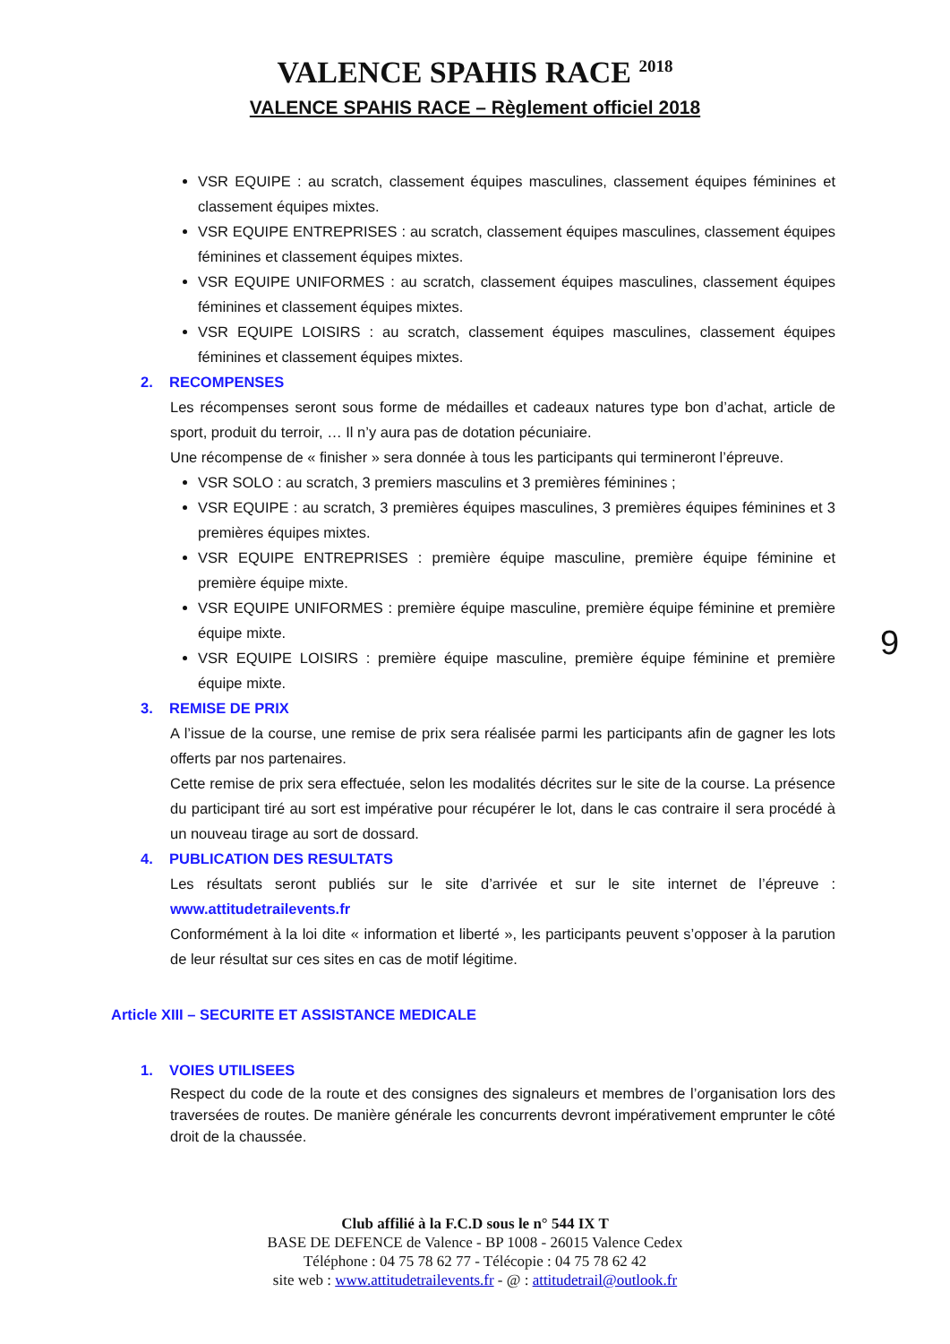VALENCE SPAHIS RACE <sup>2018</sup>
VALENCE SPAHIS RACE – Règlement officiel 2018
VSR EQUIPE : au scratch, classement équipes masculines, classement équipes féminines et classement équipes mixtes.
VSR EQUIPE ENTREPRISES : au scratch, classement équipes masculines, classement équipes féminines et classement équipes mixtes.
VSR EQUIPE UNIFORMES : au scratch, classement équipes masculines, classement équipes féminines et classement équipes mixtes.
VSR EQUIPE LOISIRS : au scratch, classement équipes masculines, classement équipes féminines et classement équipes mixtes.
2. RECOMPENSES
Les récompenses seront sous forme de médailles et cadeaux natures type bon d’achat, article de sport, produit du terroir, … Il n’y aura pas de dotation pécuniaire.
Une récompense de « finisher » sera donnée à tous les participants qui termineront l’épreuve.
VSR SOLO : au scratch, 3 premiers masculins et 3 premières féminines ;
VSR EQUIPE : au scratch, 3 premières équipes masculines, 3 premières équipes féminines et 3 premières équipes mixtes.
VSR EQUIPE ENTREPRISES : première équipe masculine, première équipe féminine et première équipe mixte.
VSR EQUIPE UNIFORMES : première équipe masculine, première équipe féminine et première équipe mixte.
VSR EQUIPE LOISIRS : première équipe masculine, première équipe féminine et première équipe mixte.
3. REMISE DE PRIX
A l’issue de la course, une remise de prix sera réalisée parmi les participants afin de gagner les lots offerts par nos partenaires.
Cette remise de prix sera effectuée, selon les modalités décrites sur le site de la course. La présence du participant tiré au sort est impérative pour récupérer le lot, dans le cas contraire il sera procédé à un nouveau tirage au sort de dossard.
4. PUBLICATION DES RESULTATS
Les résultats seront publiés sur le site d’arrivée et sur le site internet de l’épreuve : www.attitudetrailevents.fr
Conformément à la loi dite « information et liberté », les participants peuvent s’opposer à la parution de leur résultat sur ces sites en cas de motif légitime.
Article XIII – SECURITE ET ASSISTANCE MEDICALE
1. VOIES UTILISEES
Respect du code de la route et des consignes des signaleurs et membres de l’organisation lors des traversées de routes. De manière générale les concurrents devront impérativement emprunter le côté droit de la chaussée.
9
Club affilié à la F.C.D sous le n° 544 IX T
BASE DE DEFENCE de Valence - BP 1008 - 26015 Valence Cedex
Téléphone : 04 75 78 62 77 - Télécopie : 04 75 78 62 42
site web : www.attitudetrailevents.fr - @ : attitudetrail@outlook.fr